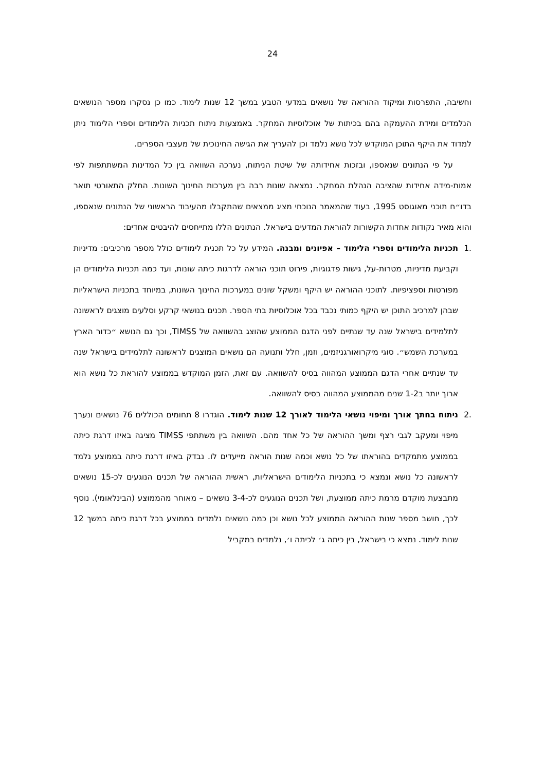24
וחשיבה, התפרסות ומיקוד ההוראה של נושאים במדעי הטבע במשך 12 שנות לימוד. כמו כן נסקרו מספר הנושאים הנלמדים ומידת ההעמקה בהם בכיתות של אוכלוסיות המחקר. באמצעות ניתוח תכניות הלימודים וספרי הלימוד ניתן למדוד את היקף התוכן המוקדש לכל נושא נלמד וכן להעריך את הגישה החינוכית של מעצבי הספרים.
על פי הנתונים שנאספו, ובזכות אחידותה של שיטת הניתוח, נערכה השוואה בין כל המדינות המשתתפות לפי אמות-מידה אחידות שהציבה הנהלת המחקר. נמצאה שונות רבה בין מערכות החינוך השונות. החלק התאורטי תואר בדו״ח תוכני מאוגוסט 1995, בעוד שהמאמר הנוכחי מציג ממצאים שהתקבלו מהעיבוד הראשוני של הנתונים שנאספו, והוא מאיר נקודות אחדות הקשורות להוראת המדעים בישראל. הנתונים הללו מתייחסים להיבטים אחדים:
.1
תכניות הלימודים וספרי הלימוד – אפיונים ומבנה. המידע על כל תכנית לימודים כולל מספר מרכיבים: מדיניות וקביעת מדיניות, מטרות-על, גישות פדגוגיות, פירוט תוכני הוראה לדרגות כיתה שונות, ועד כמה תכניות הלימודים הן מפורטות וספציפיות. לתוכני ההוראה יש היקף ומשקל שונים במערכות החינוך השונות, במיוחד בתכניות הישראליות שבהן למרכיב התוכן יש היקף כמותי נכבד בכל אוכלוסיות בתי הספר. תכנים בנושאי קרקע וסלעים מוצגים לראשונה לתלמידים בישראל שנה עד שנתיים לפני הדגם הממוצע שהוצג בהשוואה של TIMSS, וכך גם הנושא ״כדור הארץ במערכת השמש״. סוגי מיקרואורגניזמים, וזמן, חלל ותנועה הם נושאים המוצגים לראשונה לתלמידים בישראל שנה עד שנתיים אחרי הדגם הממוצע המהווה בסיס להשוואה. עם זאת, הזמן המוקדש בממוצע להוראת כל נושא הוא ארוך יותר ב1-2 שנים מהממוצע המהווה בסיס להשוואה.
.2
ניתוח בחתך אורך ומיפוי נושאי הלימוד לאורך 12 שנות לימוד. הוגדרו 8 תחומים הכוללים 76 נושאים ונערך מיפוי ומעקב לגבי רצף ומשך ההוראה של כל אחד מהם. השוואה בין משתתפי TIMSS מציגה באיזו דרגת כיתה בממוצע מתמקדים בהוראתו של כל נושא וכמה שנות הוראה מייעדים לו. נבדק באיזו דרגת כיתה בממוצע נלמד לראשונה כל נושא ונמצא כי בתכניות הלימודים הישראליות, ראשית ההוראה של תכנים הנוגעים לכ-15 נושאים מתבצעת מוקדם מרמת כיתה ממוצעת, ושל תכנים הנוגעים לכ-3-4 נושאים – מאוחר מהממוצע (הבינלאומי). נוסף לכך, חושב מספר שנות ההוראה הממוצע לכל נושא וכן כמה נושאים נלמדים בממוצע בכל דרגת כיתה במשך 12 שנות לימוד. נמצא כי בישראל, בין כיתה ג׳ לכיתה ו׳, נלמדים במקביל